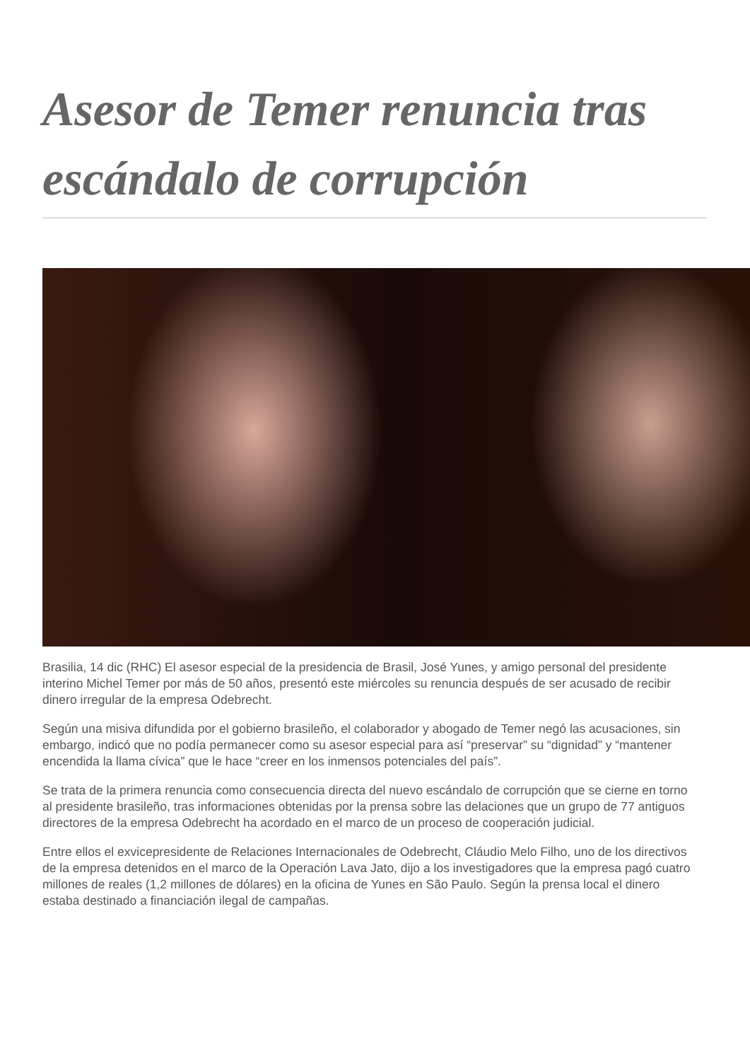Asesor de Temer renuncia tras escándalo de corrupción
Brasilia, 14 dic (RHC) El asesor especial de la presidencia de Brasil, José Yunes, y amigo personal del presidente interino Michel Temer por más de 50 años, presentó este miércoles su renuncia después de ser acusado de recibir dinero irregular de la empresa Odebrecht.
Según una misiva difundida por el gobierno brasileño, el colaborador y abogado de Temer negó las acusaciones, sin embargo, indicó que no podía permanecer como su asesor especial para así “preservar” su “dignidad” y “mantener encendida la llama cívica” que le hace “creer en los inmensos potenciales del país”.
Se trata de la primera renuncia como consecuencia directa del nuevo escándalo de corrupción que se cierne en torno al presidente brasileño, tras informaciones obtenidas por la prensa sobre las delaciones que un grupo de 77 antiguos directores de la empresa Odebrecht ha acordado en el marco de un proceso de cooperación judicial.
Entre ellos el exvicepresidente de Relaciones Internacionales de Odebrecht, Cláudio Melo Filho, uno de los directivos de la empresa detenidos en el marco de la Operación Lava Jato, dijo a los investigadores que la empresa pagó cuatro millones de reales (1,2 millones de dólares) en la oficina de Yunes en São Paulo. Según la prensa local el dinero estaba destinado a financiación ilegal de campañas.